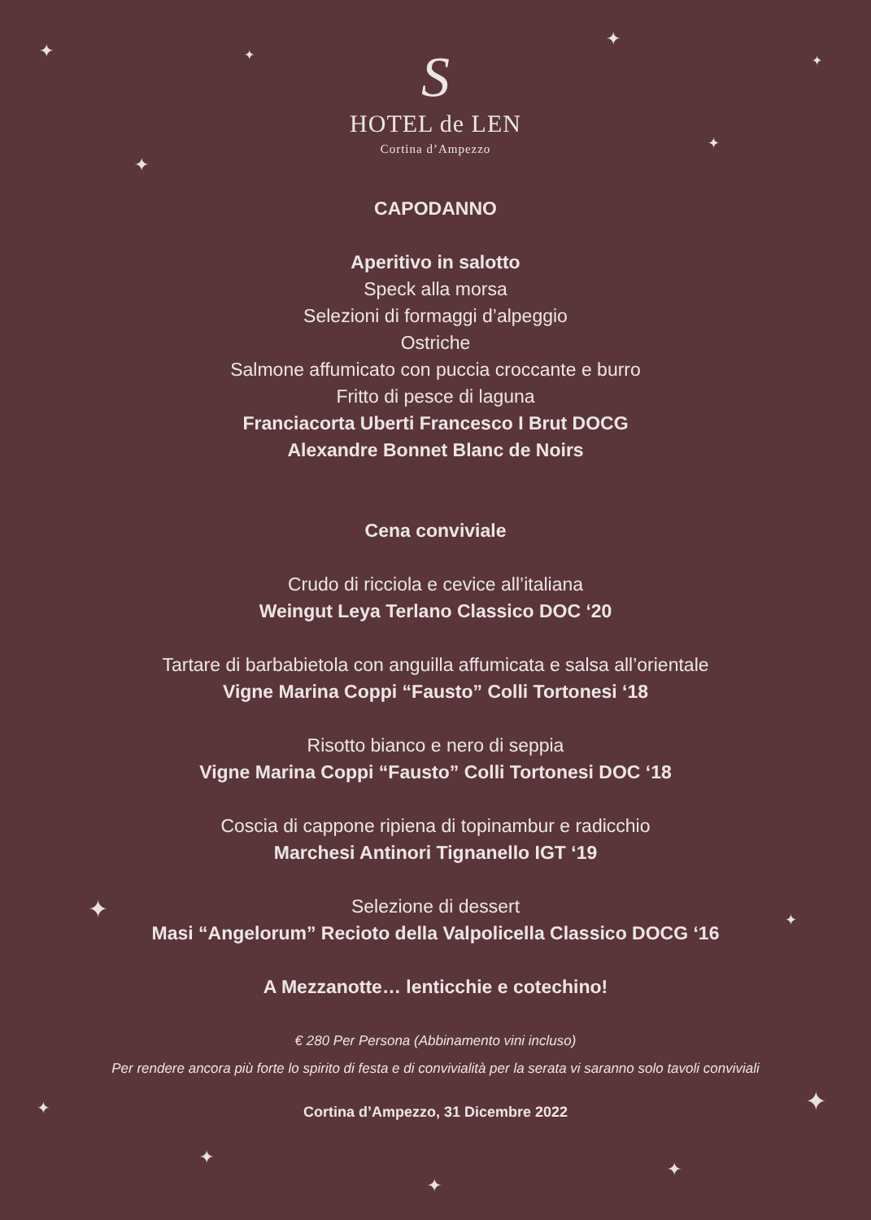✦ ✦
✦
✦
✦
✦
✦ ✦
✦ ✦
✦
✦
✦
S
HOTEL de LEN
Cortina d’Ampezzo
CAPODANNO
Aperitivo in salotto
Speck alla morsa
Selezioni di formaggi d’alpeggio
Ostriche
Salmone affumicato con puccia croccante e burro
Fritto di pesce di laguna
Franciacorta Uberti Francesco I Brut DOCG
Alexandre Bonnet Blanc de Noirs
Cena conviviale
Crudo di ricciola e cevice all’italiana
Weingut Leya Terlano Classico DOC ‘20
Tartare di barbabietola con anguilla affumicata e salsa all’orientale
Vigne Marina Coppi “Fausto” Colli Tortonesi ‘18
Risotto bianco e nero di seppia
Vigne Marina Coppi “Fausto” Colli Tortonesi DOC ‘18
Coscia di cappone ripiena di topinambur e radicchio
Marchesi Antinori Tignanello IGT ‘19
Selezione di dessert
Masi “Angelorum” Recioto della Valpolicella Classico DOCG ‘16
A Mezzanotte… lenticchie e cotechino!
€ 280 Per Persona (Abbinamento vini incluso)
Per rendere ancora più forte lo spirito di festa e di convivialità per la serata vi saranno solo tavoli conviviali
Cortina d’Ampezzo, 31 Dicembre 2022